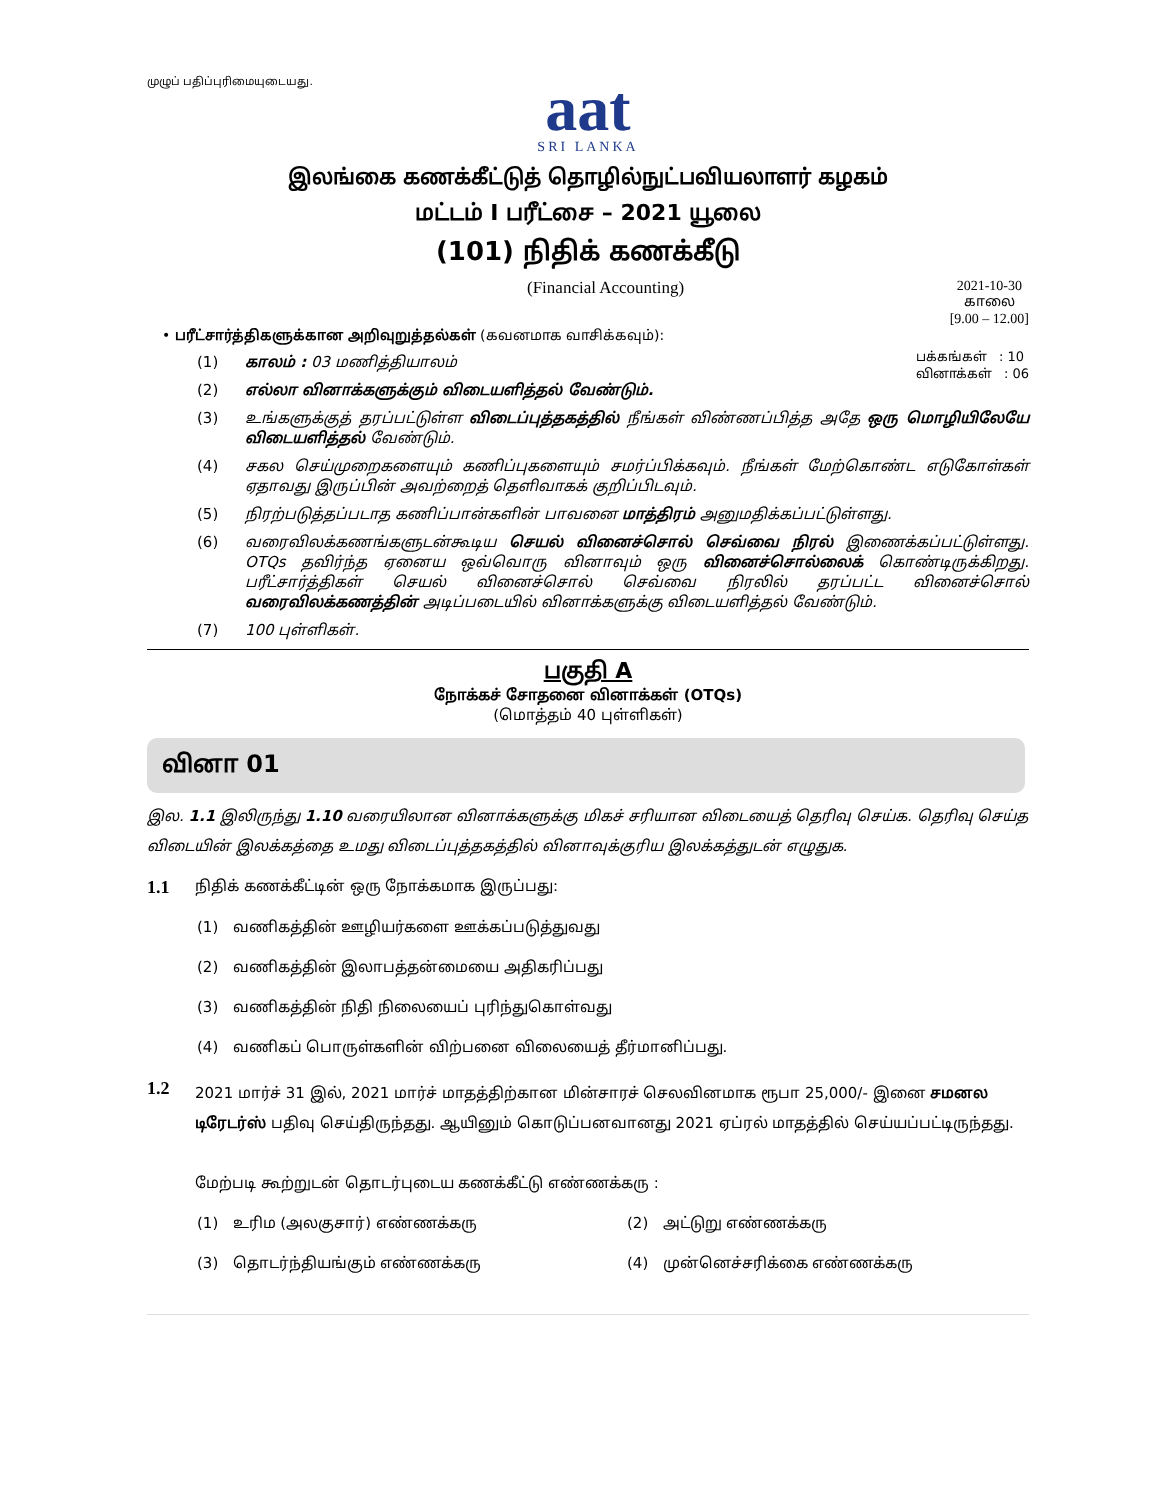முழுப் பதிப்புரிமையுடையது.
aat
SRI LANKA
இலங்கை கணக்கீட்டுத் தொழில்நுட்பவியலாளர் கழகம்
மட்டம் I பரீட்சை – 2021 யூலை
(101) நிதிக் கணக்கீடு
(Financial Accounting) 2021-10-30
காலை
[9.00 – 12.00]
• பரீட்சார்த்திகளுக்கான அறிவுறுத்தல்கள் (கவனமாக வாசிக்கவும்):
பக்கங்கள் : 10
வினாக்கள் : 06
(1) காலம் : 03 மணித்தியாலம்
(2) எல்லா வினாக்களுக்கும் விடையளித்தல் வேண்டும்.
(3) உங்களுக்குத் தரப்பட்டுள்ள விடைப்புத்தகத்தில் நீங்கள் விண்ணப்பித்த அதே ஒரு மொழியிலேயே விடையளித்தல் வேண்டும்.
(4) சகல செய்முறைகளையும் கணிப்புகளையும் சமர்ப்பிக்கவும். நீங்கள் மேற்கொண்ட எடுகோள்கள் ஏதாவது இருப்பின் அவற்றைத் தெளிவாகக் குறிப்பிடவும்.
(5) நிரற்படுத்தப்படாத கணிப்பான்களின் பாவனை மாத்திரம் அனுமதிக்கப்பட்டுள்ளது.
(6) வரைவிலக்கணங்களுடன்கூடிய செயல் வினைச்சொல் செவ்வை நிரல் இணைக்கப்பட்டுள்ளது. OTQs தவிர்ந்த ஏனைய ஒவ்வொரு வினாவும் ஒரு வினைச்சொல்லைக் கொண்டிருக்கிறது. பரீட்சார்த்திகள் செயல் வினைச்சொல் செவ்வை நிரலில் தரப்பட்ட வினைச்சொல் வரைவிலக்கணத்தின் அடிப்படையில் வினாக்களுக்கு விடையளித்தல் வேண்டும்.
(7) 100 புள்ளிகள்.
பகுதி A
நோக்கச் சோதனை வினாக்கள் (OTQs)
(மொத்தம் 40 புள்ளிகள்)
வினா 01
இல. 1.1 இலிருந்து 1.10 வரையிலான வினாக்களுக்கு மிகச் சரியான விடையைத் தெரிவு செய்க. தெரிவு செய்த விடையின் இலக்கத்தை உமது விடைப்புத்தகத்தில் வினாவுக்குரிய இலக்கத்துடன் எழுதுக.
1.1 நிதிக் கணக்கீட்டின் ஒரு நோக்கமாக இருப்பது:
(1) வணிகத்தின் ஊழியர்களை ஊக்கப்படுத்துவது
(2) வணிகத்தின் இலாபத்தன்மையை அதிகரிப்பது
(3) வணிகத்தின் நிதி நிலையைப் புரிந்துகொள்வது
(4) வணிகப் பொருள்களின் விற்பனை விலையைத் தீர்மானிப்பது.
1.2 2021 மார்ச் 31 இல், 2021 மார்ச் மாதத்திற்கான மின்சாரச் செலவினமாக ரூபா 25,000/- இனை சமனல டிரேடர்ஸ் பதிவு செய்திருந்தது. ஆயினும் கொடுப்பனவானது 2021 ஏப்ரல் மாதத்தில் செய்யப்பட்டிருந்தது.
மேற்படி கூற்றுடன் தொடர்புடைய கணக்கீட்டு எண்ணக்கரு :
(1) உரிம (அலகுசார்) எண்ணக்கரு (2) அட்டுறு எண்ணக்கரு (3) தொடர்ந்தியங்கும் எண்ணக்கரு (4) முன்னெச்சரிக்கை எண்ணக்கரு